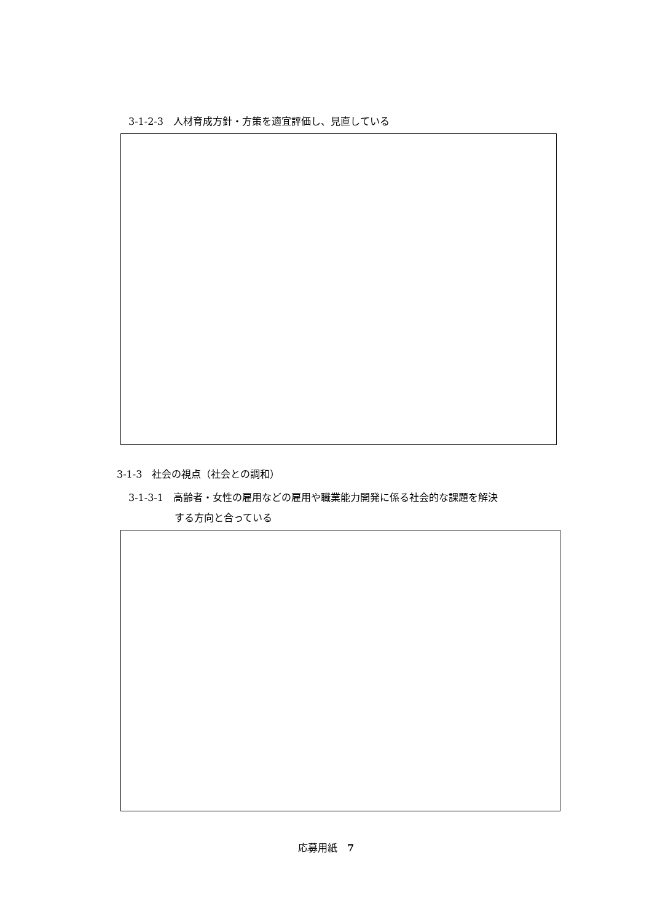3-1-2-3　人材育成方針・方策を適宜評価し、見直している
3-1-3　社会の視点（社会との調和）
3-1-3-1　高齢者・女性の雇用などの雇用や職業能力開発に係る社会的な課題を解決
する方向と合っている
応募用紙　7